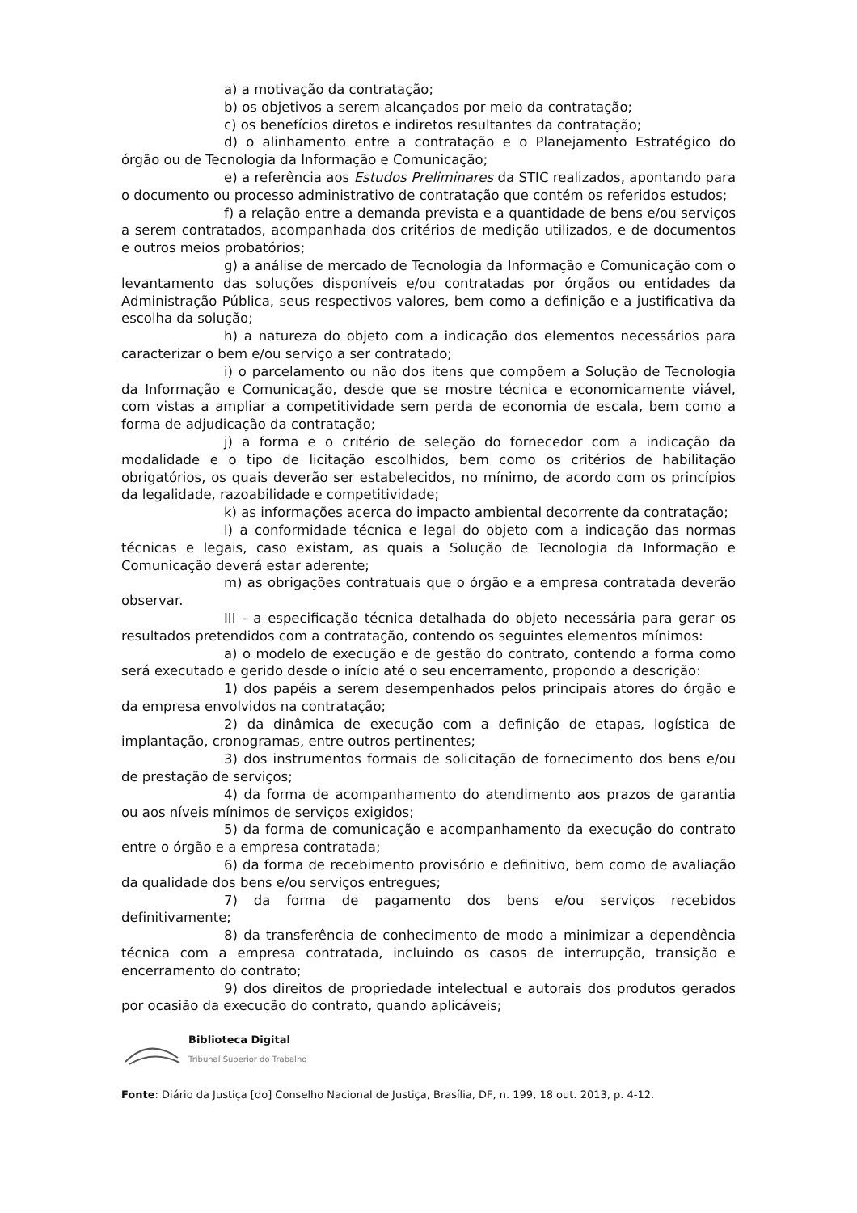a) a motivação da contratação;
b) os objetivos a serem alcançados por meio da contratação;
c) os benefícios diretos e indiretos resultantes da contratação;
d) o alinhamento entre a contratação e o Planejamento Estratégico do órgão ou de Tecnologia da Informação e Comunicação;
e) a referência aos Estudos Preliminares da STIC realizados, apontando para o documento ou processo administrativo de contratação que contém os referidos estudos;
f) a relação entre a demanda prevista e a quantidade de bens e/ou serviços a serem contratados, acompanhada dos critérios de medição utilizados, e de documentos e outros meios probatórios;
g) a análise de mercado de Tecnologia da Informação e Comunicação com o levantamento das soluções disponíveis e/ou contratadas por órgãos ou entidades da Administração Pública, seus respectivos valores, bem como a definição e a justificativa da escolha da solução;
h) a natureza do objeto com a indicação dos elementos necessários para caracterizar o bem e/ou serviço a ser contratado;
i) o parcelamento ou não dos itens que compõem a Solução de Tecnologia da Informação e Comunicação, desde que se mostre técnica e economicamente viável, com vistas a ampliar a competitividade sem perda de economia de escala, bem como a forma de adjudicação da contratação;
j) a forma e o critério de seleção do fornecedor com a indicação da modalidade e o tipo de licitação escolhidos, bem como os critérios de habilitação obrigatórios, os quais deverão ser estabelecidos, no mínimo, de acordo com os princípios da legalidade, razoabilidade e competitividade;
k) as informações acerca do impacto ambiental decorrente da contratação;
l) a conformidade técnica e legal do objeto com a indicação das normas técnicas e legais, caso existam, as quais a Solução de Tecnologia da Informação e Comunicação deverá estar aderente;
m) as obrigações contratuais que o órgão e a empresa contratada deverão observar.
III - a especificação técnica detalhada do objeto necessária para gerar os resultados pretendidos com a contratação, contendo os seguintes elementos mínimos:
a) o modelo de execução e de gestão do contrato, contendo a forma como será executado e gerido desde o início até o seu encerramento, propondo a descrição:
1) dos papéis a serem desempenhados pelos principais atores do órgão e da empresa envolvidos na contratação;
2) da dinâmica de execução com a definição de etapas, logística de implantação, cronogramas, entre outros pertinentes;
3) dos instrumentos formais de solicitação de fornecimento dos bens e/ou de prestação de serviços;
4) da forma de acompanhamento do atendimento aos prazos de garantia ou aos níveis mínimos de serviços exigidos;
5) da forma de comunicação e acompanhamento da execução do contrato entre o órgão e a empresa contratada;
6) da forma de recebimento provisório e definitivo, bem como de avaliação da qualidade dos bens e/ou serviços entregues;
7) da forma de pagamento dos bens e/ou serviços recebidos definitivamente;
8) da transferência de conhecimento de modo a minimizar a dependência técnica com a empresa contratada, incluindo os casos de interrupção, transição e encerramento do contrato;
9) dos direitos de propriedade intelectual e autorais dos produtos gerados por ocasião da execução do contrato, quando aplicáveis;
Biblioteca Digital
Tribunal Superior do Trabalho
Fonte: Diário da Justiça [do] Conselho Nacional de Justiça, Brasília, DF, n. 199, 18 out. 2013, p. 4-12.